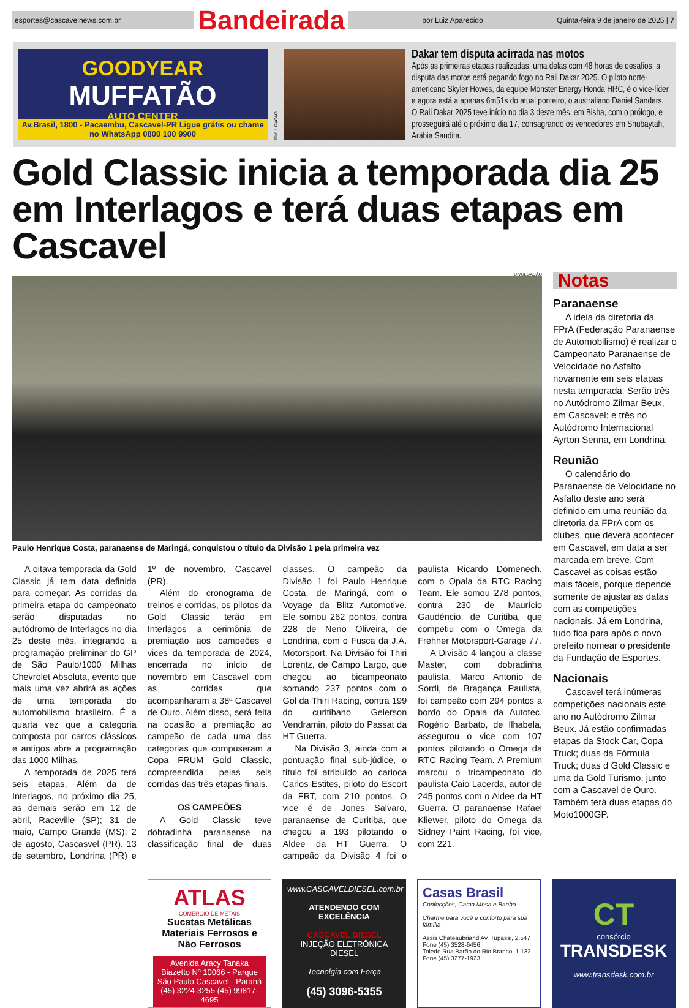esportes@cascavelnews.com.br Bandeirada por Luiz Aparecido Quinta-feira 9 de janeiro de 2025 | 7
GOODYEAR
MUFFATÃO
AUTO CENTER
Av.Brasil, 1800 - Pacaembu, Cascavel-PR Ligue grátis ou chame no WhatsApp 0800 100 9900
DIVULGAÇÃO
Dakar tem disputa acirrada nas motos
Após as primeiras etapas realizadas, uma delas com 48 horas de desafios, a disputa das motos está pegando fogo no Rali Dakar 2025. O piloto norte-americano Skyler Howes, da equipe Monster Energy Honda HRC, é o vice-líder e agora está a apenas 6m51s do atual ponteiro, o australiano Daniel Sanders. O Rali Dakar 2025 teve início no dia 3 deste mês, em Bisha, com o prólogo, e prosseguirá até o próximo dia 17, consagrando os vencedores em Shubaytah, Arábia Saudita.
Gold Classic inicia a temporada dia 25 em Interlagos e terá duas etapas em Cascavel
DIVULGAÇÃO
Paulo Henrique Costa, paranaense de Maringá, conquistou o título da Divisão 1 pela primeira vez
A oitava temporada da Gold Classic já tem data definida para começar. As corridas da primeira etapa do campeonato serão disputadas no autódromo de Interlagos no dia 25 deste mês, integrando a programação preliminar do GP de São Paulo/1000 Milhas Chevrolet Absoluta, evento que mais uma vez abrirá as ações de uma temporada do automobilismo brasileiro. É a quarta vez que a categoria composta por carros clássicos e antigos abre a programação das 1000 Milhas.
A temporada de 2025 terá seis etapas, Além da de Interlagos, no próximo dia 25, as demais serão em 12 de abril, Raceville (SP); 31 de maio, Campo Grande (MS); 2 de agosto, Cascasvel (PR), 13 de setembro, Londrina (PR) e 1º de novembro, Cascavel (PR).
Além do cronograma de treinos e corridas, os pilotos da Gold Classic terão em Interlagos a cerimônia de premiação aos campeões e vices da temporada de 2024, encerrada no início de novembro em Cascavel com as corridas que acompanharam a 38ª Cascavel de Ouro. Além disso, será feita na ocasião a premiação ao campeão de cada uma das categorias que compuseram a Copa FRUM Gold Classic, compreendida pelas seis corridas das três etapas finais.
OS CAMPEÕES
A Gold Classic teve dobradinha paranaense na classificação final de duas classes. O campeão da Divisão 1 foi Paulo Henrique Costa, de Maringá, com o Voyage da Blitz Automotive. Ele somou 262 pontos, contra 228 de Neno Oliveira, de Londrina, com o Fusca da J.A. Motorsport. Na Divisão foi Thiri Lorentz, de Campo Largo, que chegou ao bicampeonato somando 237 pontos com o Gol da Thiri Racing, contra 199 do curitibano Gelerson Vendramin, piloto do Passat da HT Guerra.
Na Divisão 3, ainda com a pontuação final sub-júdice, o título foi atribuído ao carioca Carlos Estites, piloto do Escort da FRT, com 210 pontos. O vice é de Jones Salvaro, paranaense de Curitiba, que chegou a 193 pilotando o Aldee da HT Guerra. O campeão da Divisão 4 foi o paulista Ricardo Domenech, com o Opala da RTC Racing Team. Ele somou 278 pontos, contra 230 de Maurício Gaudêncio, de Curitiba, que competiu com o Omega da Frehner Motorsport-Garage 77.
A Divisão 4 lançou a classe Master, com dobradinha paulista. Marco Antonio de Sordi, de Bragança Paulista, foi campeão com 294 pontos a bordo do Opala da Autotec. Rogério Barbato, de Ilhabela, assegurou o vice com 107 pontos pilotando o Omega da RTC Racing Team. A Premium marcou o tricampeonato do paulista Caio Lacerda, autor de 245 pontos com o Aldee da HT Guerra. O paranaense Rafael Kliewer, piloto do Omega da Sidney Paint Racing, foi vice, com 221.
Notas
Paranaense
A ideia da diretoria da FPrA (Federação Paranaense de Automobilismo) é realizar o Campeonato Paranaense de Velocidade no Asfalto novamente em seis etapas nesta temporada. Serão três no Autódromo Zilmar Beux, em Cascavel; e três no Autódromo Internacional Ayrton Senna, em Londrina.
Reunião
O calendário do Paranaense de Velocidade no Asfalto deste ano será definido em uma reunião da diretoria da FPrA com os clubes, que deverá acontecer em Cascavel, em data a ser marcada em breve. Com Cascavel as coisas estão mais fáceis, porque depende somente de ajustar as datas com as competições nacionais. Já em Londrina, tudo fica para após o novo prefeito nomear o presidente da Fundação de Esportes.
Nacionais
Cascavel terá inúmeras competições nacionais este ano no Autódromo Zilmar Beux. Já estão confirmadas etapas da Stock Car, Copa Truck; duas da Fórmula Truck; duas d Gold Classic e uma da Gold Turismo, junto com a Cascavel de Ouro. Também terá duas etapas do Moto1000GP.
ATLAS
COMÉRCIO DE METAIS
Sucatas Metálicas Materiais Ferrosos e Não Ferrosos
Avenida Aracy Tanaka Biazetto Nº 10066 - Parque São Paulo Cascavel - Paraná
(45) 3224-3255 (45) 99817-4695
www.CASCAVELDIESEL.com.br
ATENDENDO COM EXCELÊNCIA
CASCAVEL DIESEL
INJEÇÃO ELETRÔNICA DIESEL
Tecnolgia com Força
(45) 3096-5355
Casas Brasil
Confecções, Cama Mesa e Banho
Charme para você e conforto para sua família
Assis Chateaubriand Av. Tupãssi, 2.547 Fone (45) 3528-6456
Toledo Rua Barão do Rio Branco, 1.132 Fone (45) 3277-1923
CT
consórcio
TRANSDESK
www.transdesk.com.br